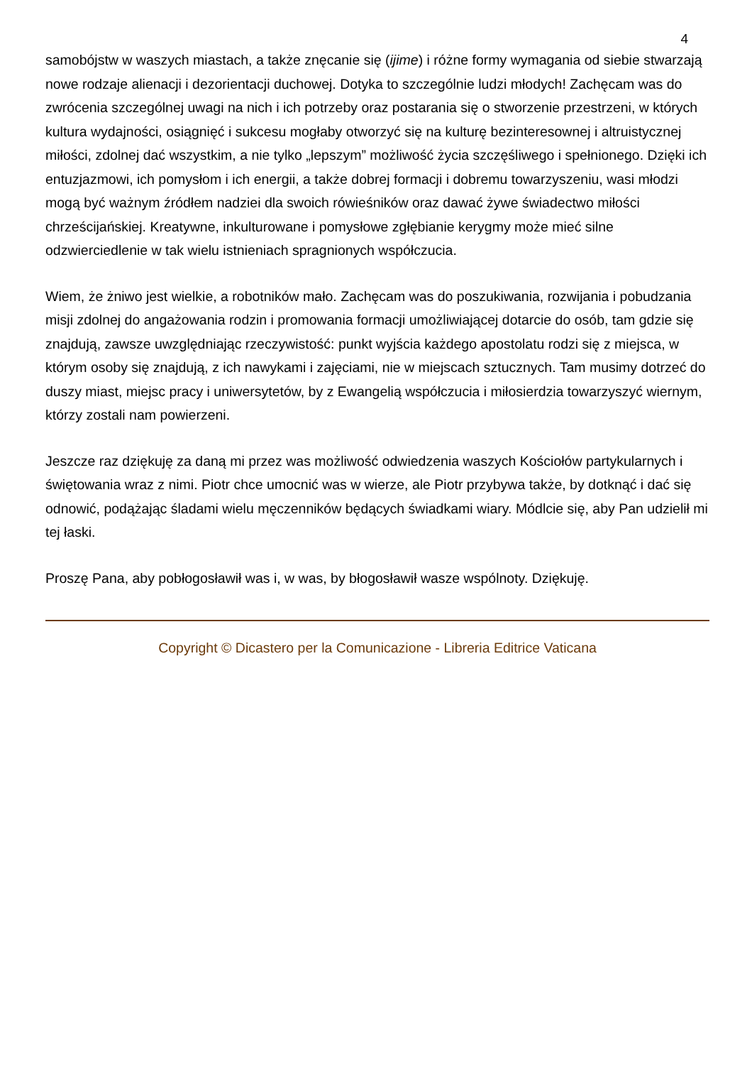4
samobójstw w waszych miastach, a także znęcanie się (ijime) i różne formy wymagania od siebie stwarzają nowe rodzaje alienacji i dezorientacji duchowej. Dotyka to szczególnie ludzi młodych! Zachęcam was do zwrócenia szczególnej uwagi na nich i ich potrzeby oraz postarania się o stworzenie przestrzeni, w których kultura wydajności, osiągnięć i sukcesu mogłaby otworzyć się na kulturę bezinteresownej i altruistycznej miłości, zdolnej dać wszystkim, a nie tylko „lepszym” możliwość życia szczęśliwego i spełnionego. Dzięki ich entuzjazmowi, ich pomysłom i ich energii, a także dobrej formacji i dobremu towarzyszeniu, wasi młodzi mogą być ważnym źródłem nadziei dla swoich rówieśników oraz dawać żywe świadectwo miłości chrześcijańskiej. Kreatywne, inkulturowane i pomysłowe zgłębianie kerygmy może mieć silne odzwierciedlenie w tak wielu istnieniach spragnionych współczucia.
Wiem, że żniwo jest wielkie, a robotników mało. Zachęcam was do poszukiwania, rozwijania i pobudzania misji zdolnej do angażowania rodzin i promowania formacji umożliwiającej dotarcie do osób, tam gdzie się znajdują, zawsze uwzględniając rzeczywistość: punkt wyjścia każdego apostolatu rodzi się z miejsca, w którym osoby się znajdują, z ich nawykami i zajęciami, nie w miejscach sztucznych. Tam musimy dotrzeć do duszy miast, miejsc pracy i uniwersytetów, by z Ewangelią współczucia i miłosierdzia towarzyszyć wiernym, którzy zostali nam powierzeni.
Jeszcze raz dziękuję za daną mi przez was możliwość odwiedzenia waszych Kościołów partykularnych i świętowania wraz z nimi. Piotr chce umocnić was w wierze, ale Piotr przybywa także, by dotknąć i dać się odnowić, podążając śladami wielu męczenników będących świadkami wiary. Módlcie się, aby Pan udzielił mi tej łaski.
Proszę Pana, aby pobłogosławił was i, w was, by błogosławił wasze wspólnoty. Dziękuję.
Copyright © Dicastero per la Comunicazione - Libreria Editrice Vaticana